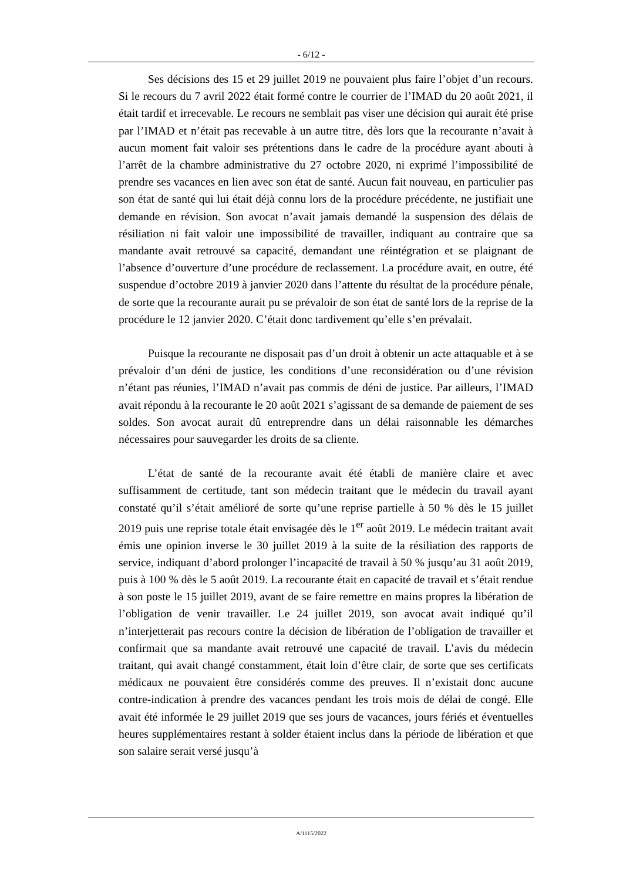- 6/12 -
Ses décisions des 15 et 29 juillet 2019 ne pouvaient plus faire l’objet d’un recours. Si le recours du 7 avril 2022 était formé contre le courrier de l’IMAD du 20 août 2021, il était tardif et irrecevable. Le recours ne semblait pas viser une décision qui aurait été prise par l’IMAD et n’était pas recevable à un autre titre, dès lors que la recourante n’avait à aucun moment fait valoir ses prétentions dans le cadre de la procédure ayant abouti à l’arrêt de la chambre administrative du 27 octobre 2020, ni exprimé l’impossibilité de prendre ses vacances en lien avec son état de santé. Aucun fait nouveau, en particulier pas son état de santé qui lui était déjà connu lors de la procédure précédente, ne justifiait une demande en révision. Son avocat n’avait jamais demandé la suspension des délais de résiliation ni fait valoir une impossibilité de travailler, indiquant au contraire que sa mandante avait retrouvé sa capacité, demandant une réintégration et se plaignant de l’absence d’ouverture d’une procédure de reclassement. La procédure avait, en outre, été suspendue d’octobre 2019 à janvier 2020 dans l’attente du résultat de la procédure pénale, de sorte que la recourante aurait pu se prévaloir de son état de santé lors de la reprise de la procédure le 12 janvier 2020. C’était donc tardivement qu’elle s’en prévalait.
Puisque la recourante ne disposait pas d’un droit à obtenir un acte attaquable et à se prévaloir d’un déni de justice, les conditions d’une reconsidération ou d’une révision n’étant pas réunies, l’IMAD n’avait pas commis de déni de justice. Par ailleurs, l’IMAD avait répondu à la recourante le 20 août 2021 s’agissant de sa demande de paiement de ses soldes. Son avocat aurait dû entreprendre dans un délai raisonnable les démarches nécessaires pour sauvegarder les droits de sa cliente.
L’état de santé de la recourante avait été établi de manière claire et avec suffisamment de certitude, tant son médecin traitant que le médecin du travail ayant constaté qu’il s’était amélioré de sorte qu’une reprise partielle à 50 % dès le 15 juillet 2019 puis une reprise totale était envisagée dès le 1<sup>er</sup> août 2019. Le médecin traitant avait émis une opinion inverse le 30 juillet 2019 à la suite de la résiliation des rapports de service, indiquant d’abord prolonger l’incapacité de travail à 50 % jusqu’au 31 août 2019, puis à 100 % dès le 5 août 2019. La recourante était en capacité de travail et s’était rendue à son poste le 15 juillet 2019, avant de se faire remettre en mains propres la libération de l’obligation de venir travailler. Le 24 juillet 2019, son avocat avait indiqué qu’il n’interjetterait pas recours contre la décision de libération de l’obligation de travailler et confirmait que sa mandante avait retrouvé une capacité de travail. L’avis du médecin traitant, qui avait changé constamment, était loin d’être clair, de sorte que ses certificats médicaux ne pouvaient être considérés comme des preuves. Il n’existait donc aucune contre-indication à prendre des vacances pendant les trois mois de délai de congé. Elle avait été informée le 29 juillet 2019 que ses jours de vacances, jours fériés et éventuelles heures supplémentaires restant à solder étaient inclus dans la période de libération et que son salaire serait versé jusqu’à
A/1115/2022